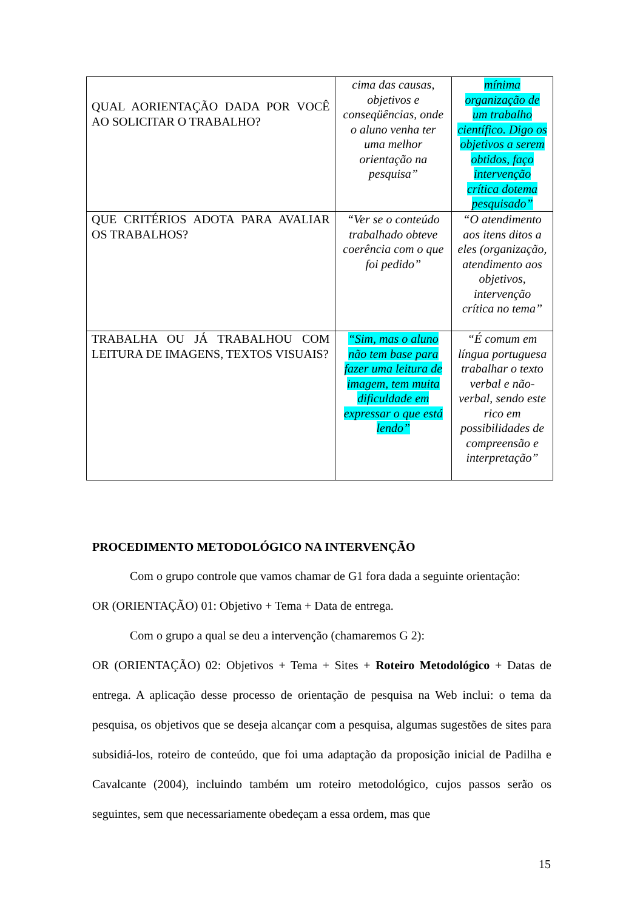| QUAL AORIENTAÇÃO DADA POR VOCÊ AO SOLICITAR O TRABALHO? | cima das causas, objetivos e conseqüências, onde o aluno venha ter uma melhor orientação na pesquisa” | mínima organização de um trabalho científico. Digo os objetivos a serem obtidos, faço intervenção crítica dotema pesquisado” |
| QUE CRITÉRIOS ADOTA PARA AVALIAR OS TRABALHOS? | “Ver se o conteúdo trabalhado obteve coerência com o que foi pedido” | “O atendimento aos itens ditos a eles (organização, atendimento aos objetivos, intervenção crítica no tema” |
| TRABALHA OU JÁ TRABALHOU COM LEITURA DE IMAGENS, TEXTOS VISUAIS? | “Sim, mas o aluno não tem base para fazer uma leitura de imagem, tem muita dificuldade em expressar o que está lendo” | “É comum em língua portuguesa trabalhar o texto verbal e não-verbal, sendo este rico em possibilidades de compreensão e interpretação” |
PROCEDIMENTO METODOLÓGICO NA INTERVENÇÃO
Com o grupo controle que vamos chamar de G1 fora dada a seguinte orientação:
OR (ORIENTAÇÃO) 01: Objetivo + Tema + Data de entrega.
Com o grupo a qual se deu a intervenção (chamaremos G 2):
OR (ORIENTAÇÃO) 02: Objetivos + Tema + Sites + Roteiro Metodológico + Datas de entrega. A aplicação desse processo de orientação de pesquisa na Web inclui: o tema da pesquisa, os objetivos que se deseja alcançar com a pesquisa, algumas sugestões de sites para subsidiá-los, roteiro de conteúdo, que foi uma adaptação da proposição inicial de Padilha e Cavalcante (2004), incluindo também um roteiro metodológico, cujos passos serão os seguintes, sem que necessariamente obedeçam a essa ordem, mas que
15